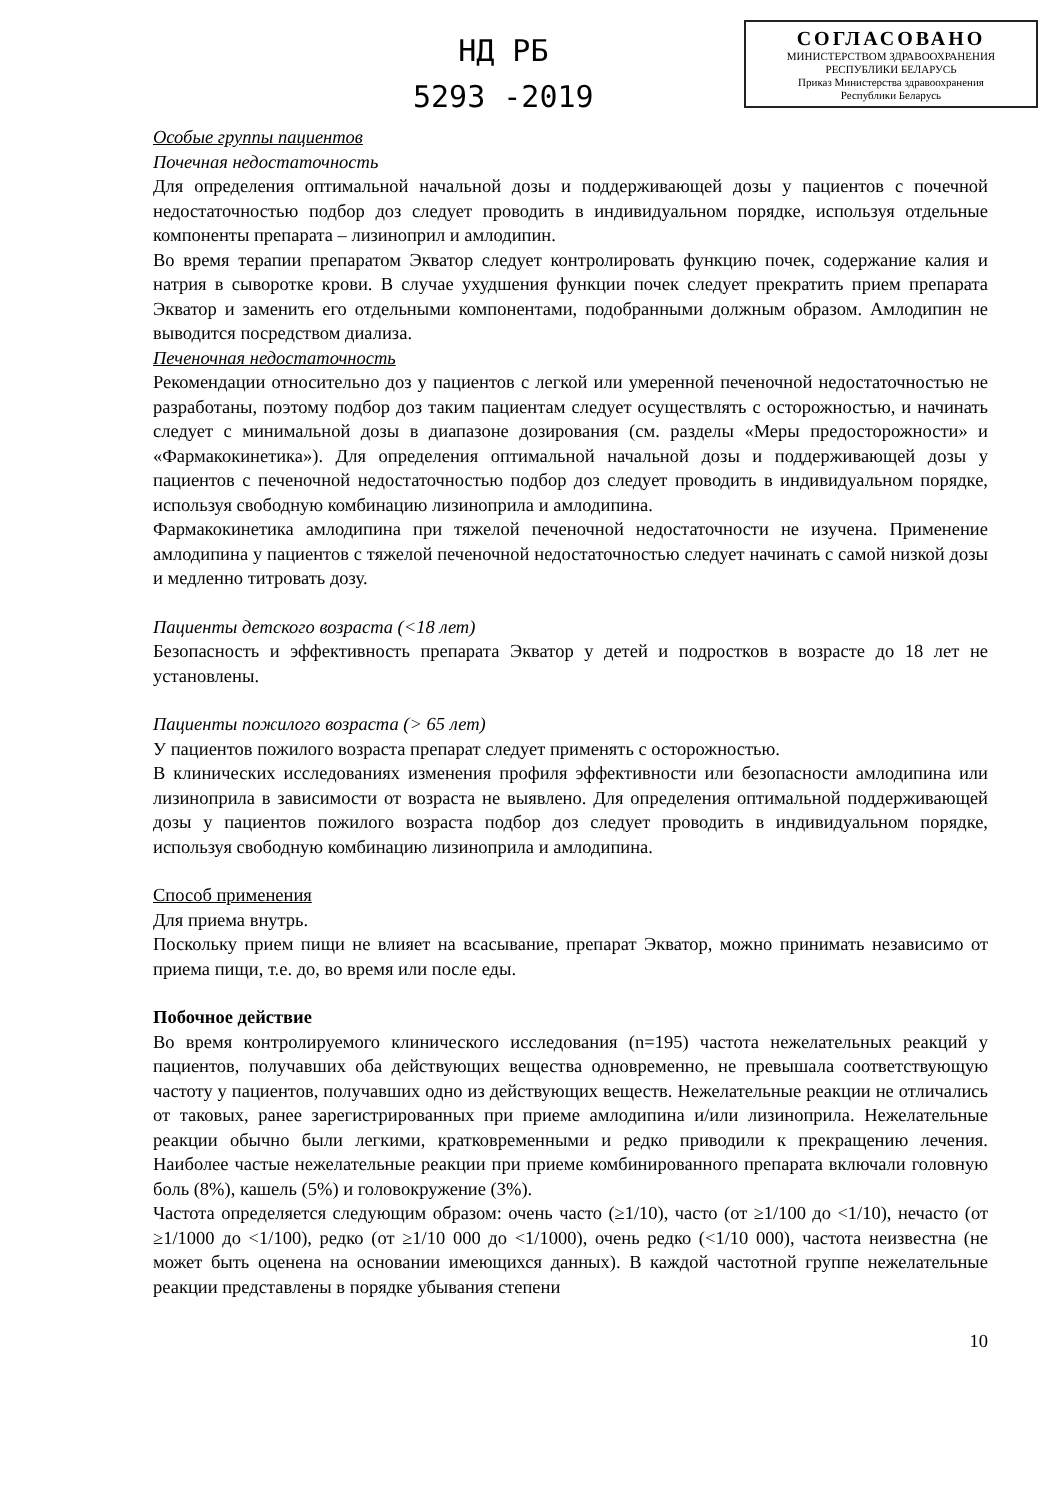НД РБ
5293 -2019
СОГЛАСОВАНО
МИНИСТЕРСТВОМ ЗДРАВООХРАНЕНИЯ
РЕСПУБЛИКИ БЕЛАРУСЬ
Приказ Министерства здравоохранения
Республики Беларусь
Особые группы пациентов
Почечная недостаточность
Для определения оптимальной начальной дозы и поддерживающей дозы у пациентов с почечной недостаточностью подбор доз следует проводить в индивидуальном порядке, используя отдельные компоненты препарата – лизиноприл и амлодипин.
Во время терапии препаратом Экватор следует контролировать функцию почек, содержание калия и натрия в сыворотке крови. В случае ухудшения функции почек следует прекратить прием препарата Экватор и заменить его отдельными компонентами, подобранными должным образом. Амлодипин не выводится посредством диализа.
Печеночная недостаточность
Рекомендации относительно доз у пациентов с легкой или умеренной печеночной недостаточностью не разработаны, поэтому подбор доз таким пациентам следует осуществлять с осторожностью, и начинать следует с минимальной дозы в диапазоне дозирования (см. разделы «Меры предосторожности» и «Фармакокинетика»). Для определения оптимальной начальной дозы и поддерживающей дозы у пациентов с печеночной недостаточностью подбор доз следует проводить в индивидуальном порядке, используя свободную комбинацию лизиноприла и амлодипина.
Фармакокинетика амлодипина при тяжелой печеночной недостаточности не изучена. Применение амлодипина у пациентов с тяжелой печеночной недостаточностью следует начинать с самой низкой дозы и медленно титровать дозу.
Пациенты детского возраста (<18 лет)
Безопасность и эффективность препарата Экватор у детей и подростков в возрасте до 18 лет не установлены.
Пациенты пожилого возраста (> 65 лет)
У пациентов пожилого возраста препарат следует применять с осторожностью.
В клинических исследованиях изменения профиля эффективности или безопасности амлодипина или лизиноприла в зависимости от возраста не выявлено. Для определения оптимальной поддерживающей дозы у пациентов пожилого возраста подбор доз следует проводить в индивидуальном порядке, используя свободную комбинацию лизиноприла и амлодипина.
Способ применения
Для приема внутрь.
Поскольку прием пищи не влияет на всасывание, препарат Экватор, можно принимать независимо от приема пищи, т.е. до, во время или после еды.
Побочное действие
Во время контролируемого клинического исследования (n=195) частота нежелательных реакций у пациентов, получавших оба действующих вещества одновременно, не превышала соответствующую частоту у пациентов, получавших одно из действующих веществ. Нежелательные реакции не отличались от таковых, ранее зарегистрированных при приеме амлодипина и/или лизиноприла. Нежелательные реакции обычно были легкими, кратковременными и редко приводили к прекращению лечения. Наиболее частые нежелательные реакции при приеме комбинированного препарата включали головную боль (8%), кашель (5%) и головокружение (3%).
Частота определяется следующим образом: очень часто (≥1/10), часто (от ≥1/100 до <1/10), нечасто (от ≥1/1000 до <1/100), редко (от ≥1/10 000 до <1/1000), очень редко (<1/10 000), частота неизвестна (не может быть оценена на основании имеющихся данных). В каждой частотной группе нежелательные реакции представлены в порядке убывания степени
10